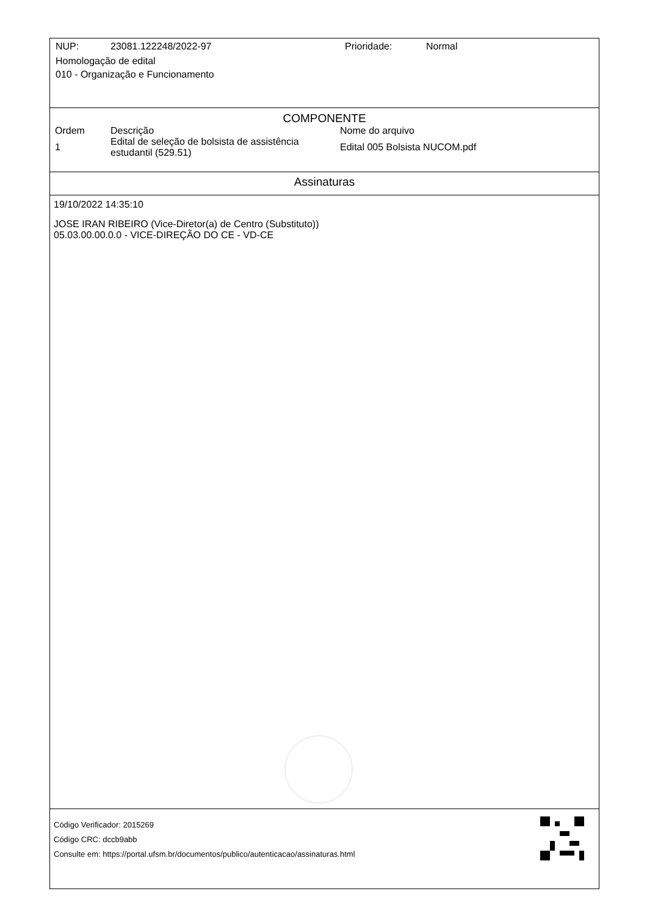NUP: 23081.122248/2022-97 Prioridade: Normal
Homologação de edital
010 - Organização e Funcionamento
COMPONENTE
| Ordem | Descrição | Nome do arquivo |
| --- | --- | --- |
| 1 | Edital de seleção de bolsista de assistência estudantil (529.51) | Edital 005 Bolsista NUCOM.pdf |
Assinaturas
19/10/2022 14:35:10
JOSE IRAN RIBEIRO (Vice-Diretor(a) de Centro (Substituto))
05.03.00.00.0.0 - VICE-DIREÇÃO DO CE - VD-CE
Código Verificador: 2015269
Código CRC: dccb9abb
Consulte em: https://portal.ufsm.br/documentos/publico/autenticacao/assinaturas.html